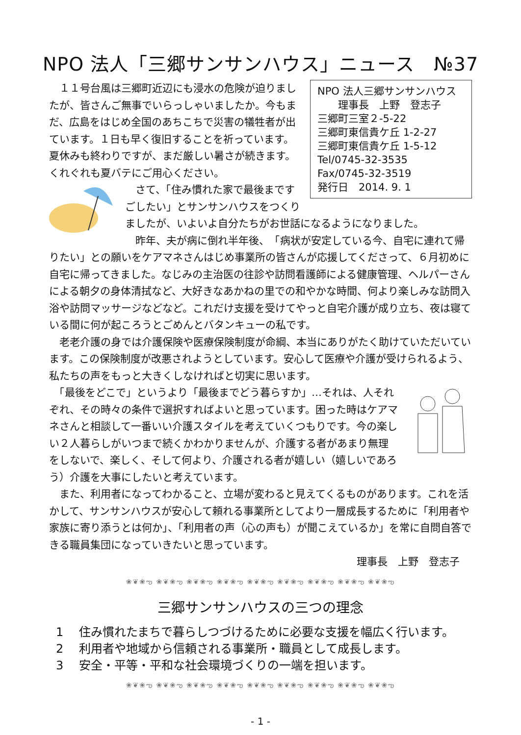NPO 法人「三郷サンサンハウス」ニュース　№37
NPO 法人三郷サンサンハウス
　　理事長　上野　登志子
三郷町三室２-5-22
三郷町東信貴ケ丘 1-2-27
三郷町東信貴ケ丘 1-5-12
Tel/0745-32-3535
Fax/0745-32-3519
発行日　2014. 9. 1
　１１号台風は三郷町近辺にも浸水の危険が迫りましたが、皆さんご無事でいらっしゃいましたか。今もまだ、広島をはじめ全国のあちこちで災害の犠牲者が出ています。１日も早く復旧することを祈っています。夏休みも終わりですが、まだ厳しい暑さが続きます。くれぐれも夏バテにご用心ください。
　さて、「住み慣れた家で最後まですごしたい」とサンサンハウスをつくりましたが、いよいよ自分たちがお世話になるようになりました。
　昨年、夫が病に倒れ半年後、　「病状が安定している今、自宅に連れて帰りたい」との願いをケアマネさんはじめ事業所の皆さんが応援してくださって、６月初めに自宅に帰ってきました。なじみの主治医の往診や訪問看護師による健康管理、ヘルパーさんによる朝夕の身体清拭など、大好きなあかねの里での和やかな時間、何より楽しみな訪問入浴や訪問マッサージなどなど。これだけ支援を受けてやっと自宅介護が成り立ち、夜は寝ている間に何が起ころうとごめんとバタンキューの私です。
　老老介護の身では介護保険や医療保険制度が命綱、本当にありがたく助けていただいています。この保険制度が改悪されようとしています。安心して医療や介護が受けられるよう、私たちの声をもっと大きくしなければと切実に思います。
　「最後をどこで」というより「最後までどう暮らすか」…それは、人それぞれ、その時々の条件で選択すればよいと思っています。困った時はケアマネさんと相談して一番いい介護スタイルを考えていくつもりです。今の楽しい２人暮らしがいつまで続くかわかりませんが、介護する者があまり無理をしないで、楽しく、そして何より、介護される者が嬉しい（嬉しいであろう）介護を大事にしたいと考えています。
　また、利用者になってわかること、立場が変わると見えてくるものがあります。これを活かして、サンサンハウスが安心して頼れる事業所としてより一層成長するために「利用者や家族に寄り添うとは何か」、「利用者の声（心の声も）が聞こえているか」を常に自問自答できる職員集団になっていきたいと思っています。
理事長　上野　登志子
❀❦❀ఌ ❀❦❀ఌ ❀❦❀ఌ ❀❦❀ఌ ❀❦❀ఌ ❀❦❀ఌ ❀❦❀ఌ ❀❦❀ఌ ❀❦❀ఌ
三郷サンサンハウスの三つの理念
1　 住み慣れたまちで暮らしつづけるために必要な支援を幅広く行います。
2　 利用者や地域から信頼される事業所・職員として成長します。
3　 安全・平等・平和な社会環境づくりの一端を担います。
❀❦❀ఌ ❀❦❀ఌ ❀❦❀ఌ ❀❦❀ఌ ❀❦❀ఌ ❀❦❀ఌ ❀❦❀ఌ ❀❦❀ఌ ❀❦❀ఌ
- 1 -